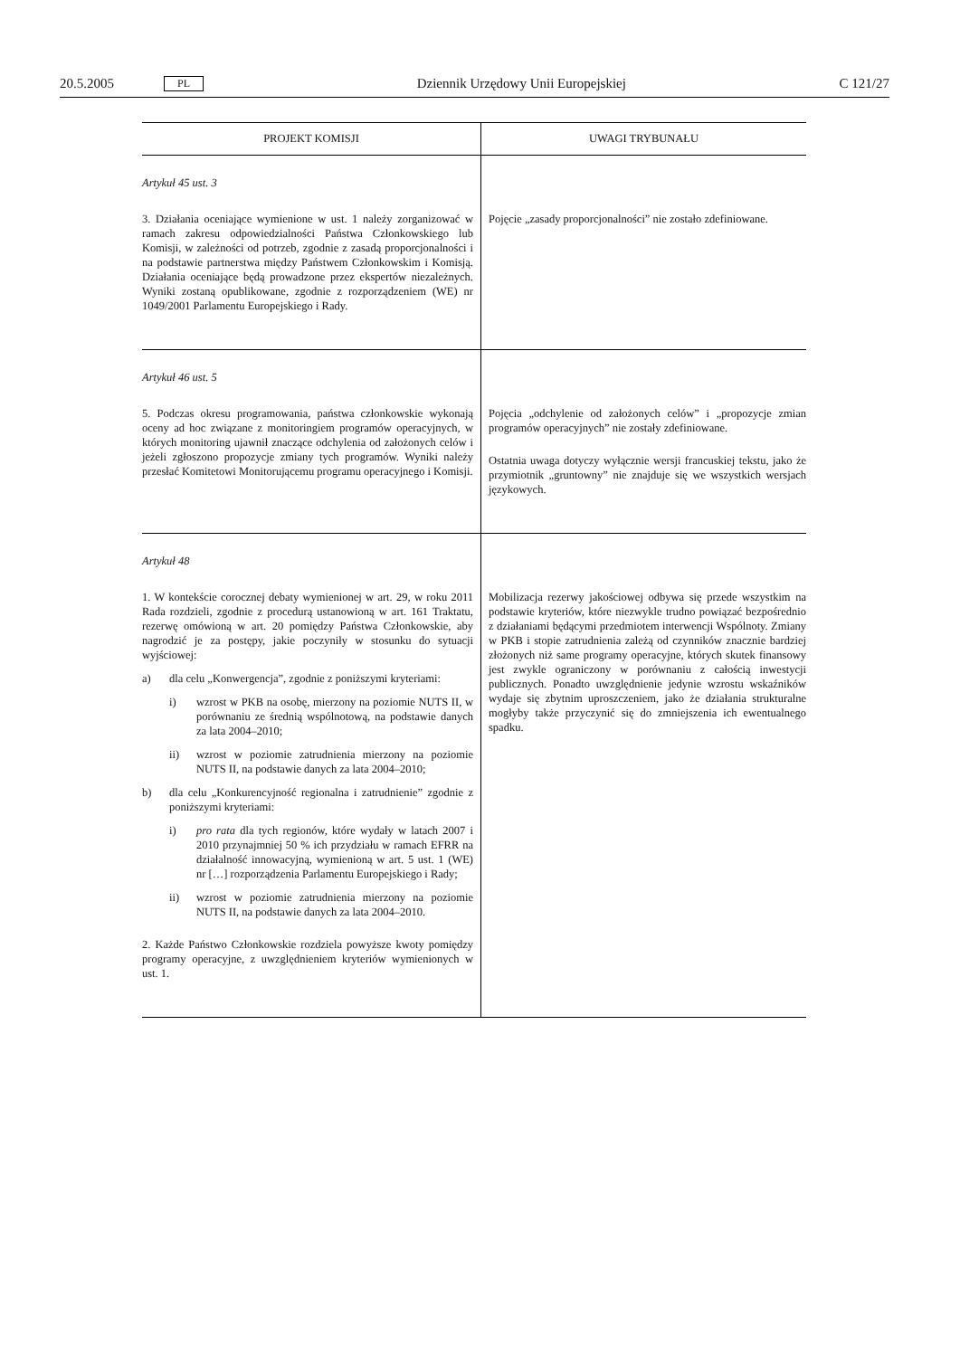20.5.2005 PL Dziennik Urzędowy Unii Europejskiej C 121/27
| PROJEKT KOMISJI | UWAGI TRYBUNAŁU |
| --- | --- |
| Artykuł 45 ust. 3 3. Działania oceniające wymienione w ust. 1 należy zorganizować w ramach zakresu odpowiedzialności Państwa Członkowskiego lub Komisji, w zależności od potrzeb, zgodnie z zasadą proporcjonalności i na podstawie partnerstwa między Państwem Członkowskim i Komisją. Działania oceniające będą prowadzone przez ekspertów niezależnych. Wyniki zostaną opublikowane, zgodnie z rozporządzeniem (WE) nr 1049/2001 Parlamentu Europejskiego i Rady. | Pojęcie „zasady proporcjonalności” nie zostało zdefiniowane. |
| Artykuł 46 ust. 5 5. Podczas okresu programowania, państwa członkowskie wykonają oceny ad hoc związane z monitoringiem programów operacyjnych, w których monitoring ujawnił znaczące odchylenia od założonych celów i jeżeli zgłoszono propozycje zmiany tych programów. Wyniki należy przesłać Komitetowi Monitorującemu programu operacyjnego i Komisji. | Pojęcia „odchylenie od założonych celów” i „propozycje zmian programów operacyjnych” nie zostały zdefiniowane. Ostatnia uwaga dotyczy wyłącznie wersji francuskiej tekstu, jako że przymiotnik „gruntowny” nie znajduje się we wszystkich wersjach językowych. |
| Artykuł 48 1. W kontekście corocznej debaty wymienionej w art. 29, w roku 2011 Rada rozdzieli, zgodnie z procedurą ustanowioną w art. 161 Traktatu, rezerwę omówioną w art. 20 pomiędzy Państwa Członkowskie, aby nagrodzić je za postępy, jakie poczyniły w stosunku do sytuacji wyjściowej: a) dla celu „Konwergencja”, zgodnie z poniższymi kryteriami: i) wzrost w PKB na osobę, mierzony na poziomie NUTS II, w porównaniu ze średnią wspólnotową, na podstawie danych za lata 2004–2010; ii) wzrost w poziomie zatrudnienia mierzony na poziomie NUTS II, na podstawie danych za lata 2004–2010; b) dla celu „Konkurencyjność regionalna i zatrudnienie” zgodnie z poniższymi kryteriami: i) pro rata dla tych regionów, które wydały w latach 2007 i 2010 przynajmniej 50 % ich przydziału w ramach EFRR na działalność innowacyjną, wymienioną w art. 5 ust. 1 (WE) nr […] rozporządzenia Parlamentu Europejskiego i Rady; ii) wzrost w poziomie zatrudnienia mierzony na poziomie NUTS II, na podstawie danych za lata 2004–2010. 2. Każde Państwo Członkowskie rozdziela powyższe kwoty pomiędzy programy operacyjne, z uwzględnieniem kryteriów wymienionych w ust. 1. | Mobilizacja rezerwy jakościowej odbywa się przede wszystkim na podstawie kryteriów, które niezwykle trudno powiązać bezpośrednio z działaniami będącymi przedmiotem interwencji Wspólnoty. Zmiany w PKB i stopie zatrudnienia zależą od czynników znacznie bardziej złożonych niż same programy operacyjne, których skutek finansowy jest zwykle ograniczony w porównaniu z całością inwestycji publicznych. Ponadto uwzględnienie jedynie wzrostu wskaźników wydaje się zbytnim uproszczeniem, jako że działania strukturalne mogłyby także przyczynić się do zmniejszenia ich ewentualnego spadku. |